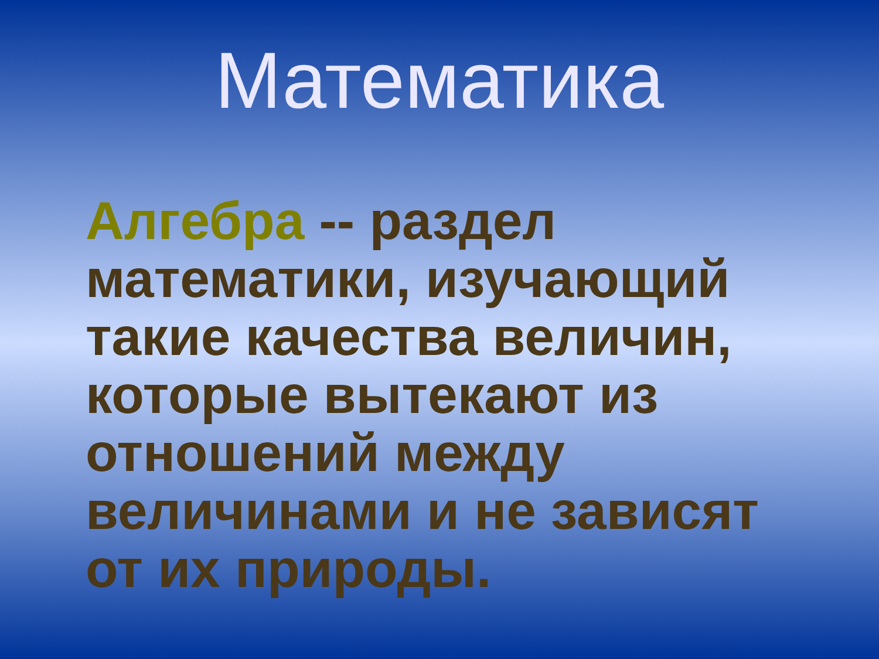Математика
Алгебра -- раздел математики, изучающий такие качества величин, которые вытекают из отношений между величинами и не зависят от их природы.